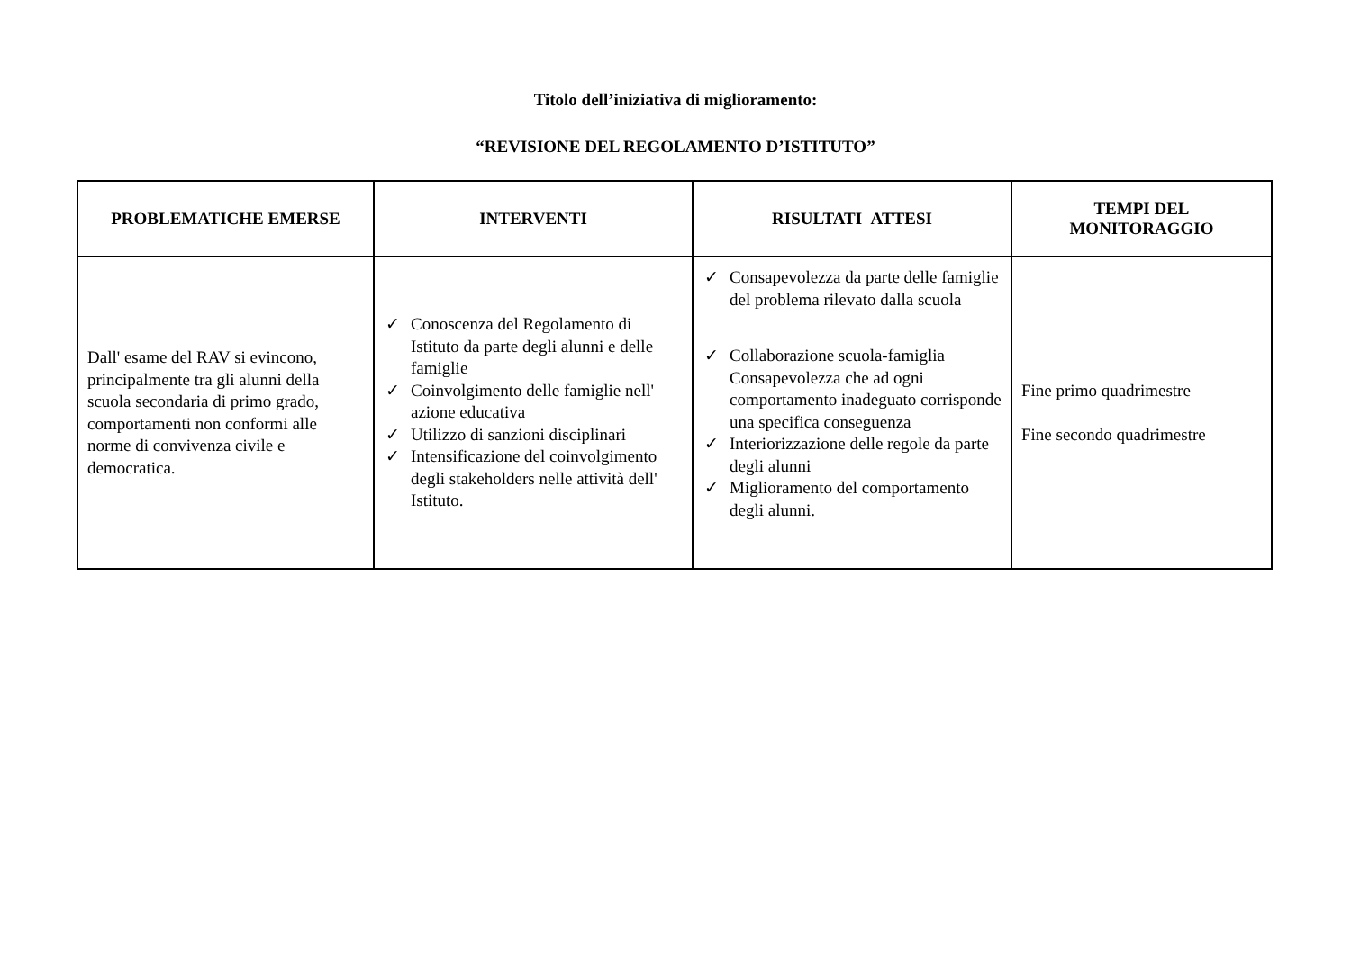Titolo dell’iniziativa di miglioramento:
“REVISIONE DEL REGOLAMENTO D’ISTITUTO”
| PROBLEMATICHE EMERSE | INTERVENTI | RISULTATI ATTESI | TEMPI DEL MONITORAGGIO |
| --- | --- | --- | --- |
| Dall' esame del RAV si evincono, principalmente tra gli alunni della scuola secondaria di primo grado, comportamenti non conformi alle norme di convivenza civile e democratica. | ✓ Conoscenza del Regolamento di Istituto da parte degli alunni e delle famiglie ✓ Coinvolgimento delle famiglie nell' azione educativa ✓ Utilizzo di sanzioni disciplinari ✓ Intensificazione del coinvolgimento degli stakeholders nelle attività dell' Istituto. | ✓ Consapevolezza da parte delle famiglie del problema rilevato dalla scuola ✓ Collaborazione scuola-famiglia Consapevolezza che ad ogni comportamento inadeguato corrisponde una specifica conseguenza ✓ Interiorizzazione delle regole da parte degli alunni ✓ Miglioramento del comportamento degli alunni. | Fine primo quadrimestre Fine secondo quadrimestre |